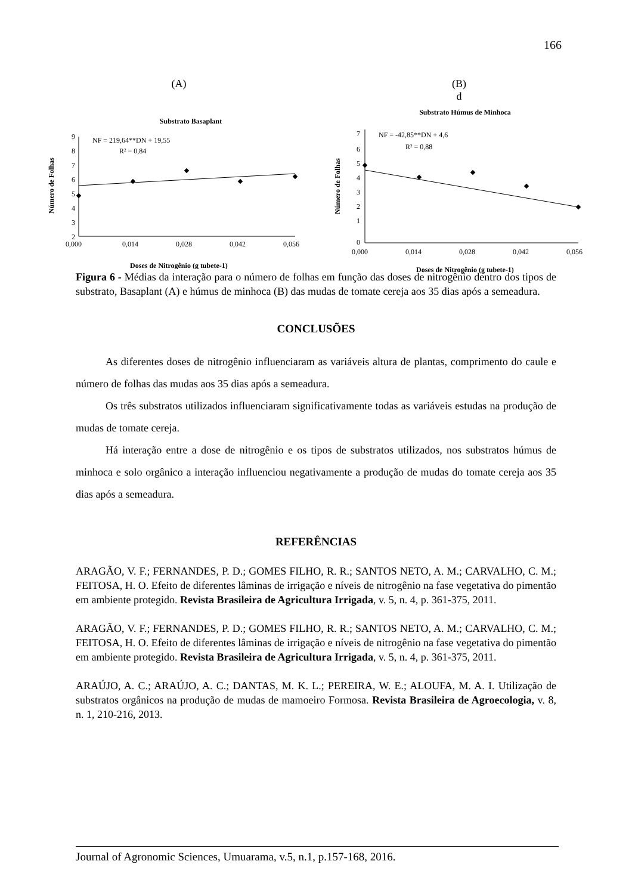166
(A)
Substrato Basaplant
Número de Folhas
9
8
7
6
5
4
3
2
0,000
0,014
0,028
0,042
0,056
NF = 219,64**DN + 19,55
R² = 0,84
Doses de Nitrogênio (g tubete-1)
(B)
d
Substrato Húmus de Minhoca
Número de Folhas
7
6
5
4
3
2
1
0
0,000
0,014
0,028
0,042
0,056
NF = -42,85**DN + 4,6
R² = 0,88
Doses de Nitrogênio (g tubete-1)
Figura 6 - Médias da interação para o número de folhas em função das doses de nitrogênio dentro dos tipos de substrato, Basaplant (A) e húmus de minhoca (B) das mudas de tomate cereja aos 35 dias após a semeadura.
CONCLUSÕES
As diferentes doses de nitrogênio influenciaram as variáveis altura de plantas, comprimento do caule e número de folhas das mudas aos 35 dias após a semeadura.
Os três substratos utilizados influenciaram significativamente todas as variáveis estudas na produção de mudas de tomate cereja.
Há interação entre a dose de nitrogênio e os tipos de substratos utilizados, nos substratos húmus de minhoca e solo orgânico a interação influenciou negativamente a produção de mudas do tomate cereja aos 35 dias após a semeadura.
REFERÊNCIAS
ARAGÃO, V. F.; FERNANDES, P. D.; GOMES FILHO, R. R.; SANTOS NETO, A. M.; CARVALHO, C. M.; FEITOSA, H. O. Efeito de diferentes lâminas de irrigação e níveis de nitrogênio na fase vegetativa do pimentão em ambiente protegido. Revista Brasileira de Agricultura Irrigada, v. 5, n. 4, p. 361-375, 2011.
ARAGÃO, V. F.; FERNANDES, P. D.; GOMES FILHO, R. R.; SANTOS NETO, A. M.; CARVALHO, C. M.; FEITOSA, H. O. Efeito de diferentes lâminas de irrigação e níveis de nitrogênio na fase vegetativa do pimentão em ambiente protegido. Revista Brasileira de Agricultura Irrigada, v. 5, n. 4, p. 361-375, 2011.
ARAÚJO, A. C.; ARAÚJO, A. C.; DANTAS, M. K. L.; PEREIRA, W. E.; ALOUFA, M. A. I. Utilização de substratos orgânicos na produção de mudas de mamoeiro Formosa. Revista Brasileira de Agroecologia, v. 8, n. 1, 210-216, 2013.
Journal of Agronomic Sciences, Umuarama, v.5, n.1, p.157-168, 2016.